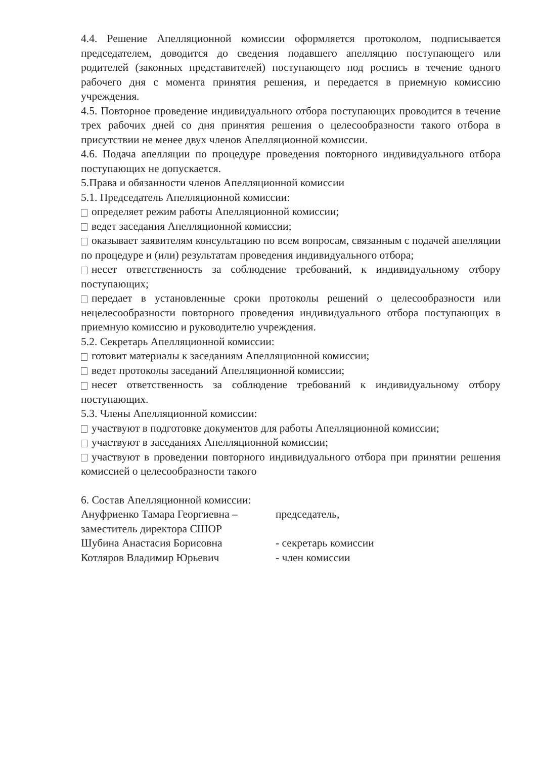4.4. Решение Апелляционной комиссии оформляется протоколом, подписывается председателем, доводится до сведения подавшего апелляцию поступающего или родителей (законных представителей) поступающего под роспись в течение одного рабочего дня с момента принятия решения, и передается в приемную комиссию учреждения.
4.5. Повторное проведение индивидуального отбора поступающих проводится в течение трех рабочих дней со дня принятия решения о целесообразности такого отбора в присутствии не менее двух членов Апелляционной комиссии.
4.6. Подача апелляции по процедуре проведения повторного индивидуального отбора поступающих не допускается.
5.Права и обязанности членов Апелляционной комиссии
5.1. Председатель Апелляционной комиссии:
определяет режим работы Апелляционной комиссии;
ведет заседания Апелляционной комиссии;
оказывает заявителям консультацию по всем вопросам, связанным с подачей апелляции по процедуре и (или) результатам проведения индивидуального отбора;
несет ответственность за соблюдение требований, к индивидуальному отбору поступающих;
передает в установленные сроки протоколы решений о целесообразности или нецелесообразности повторного проведения индивидуального отбора поступающих в приемную комиссию и руководителю учреждения.
5.2. Секретарь Апелляционной комиссии:
готовит материалы к заседаниям Апелляционной комиссии;
ведет протоколы заседаний Апелляционной комиссии;
несет ответственность за соблюдение требований к индивидуальному отбору поступающих.
5.3. Члены Апелляционной комиссии:
участвуют в подготовке документов для работы Апелляционной комиссии;
участвуют в заседаниях Апелляционной комиссии;
участвуют в проведении повторного индивидуального отбора при принятии решения комиссией о целесообразности такого
6. Состав Апелляционной комиссии:
Ануфриенко Тамара Георгиевна – председатель,
заместитель директора СШОР
Шубина Анастасия Борисовна - секретарь комиссии
Котляров Владимир Юрьевич - член комиссии